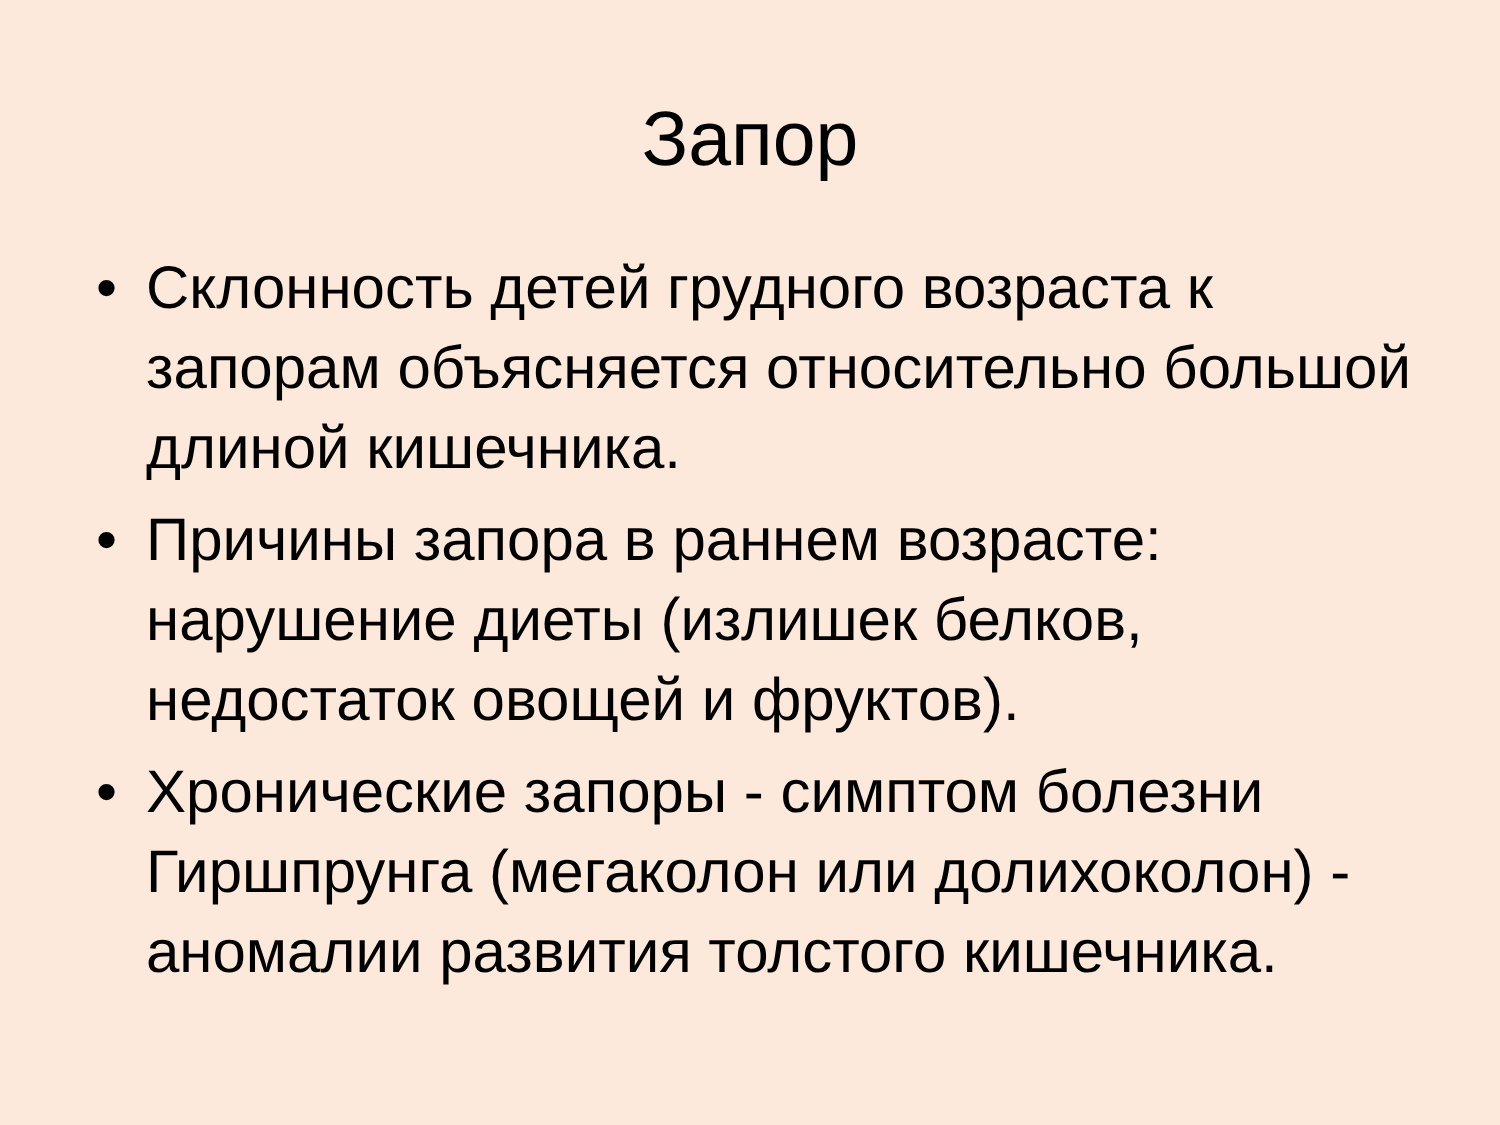Запор
• Склонность детей грудного возраста к запорам объясняется относительно большой длиной кишечника.
• Причины запора в раннем возрасте: нарушение диеты (излишек белков, недостаток овощей и фруктов).
• Хронические запоры - симптом болезни Гиршпрунга (мегаколон или долихоколон) - аномалии развития толстого кишечника.